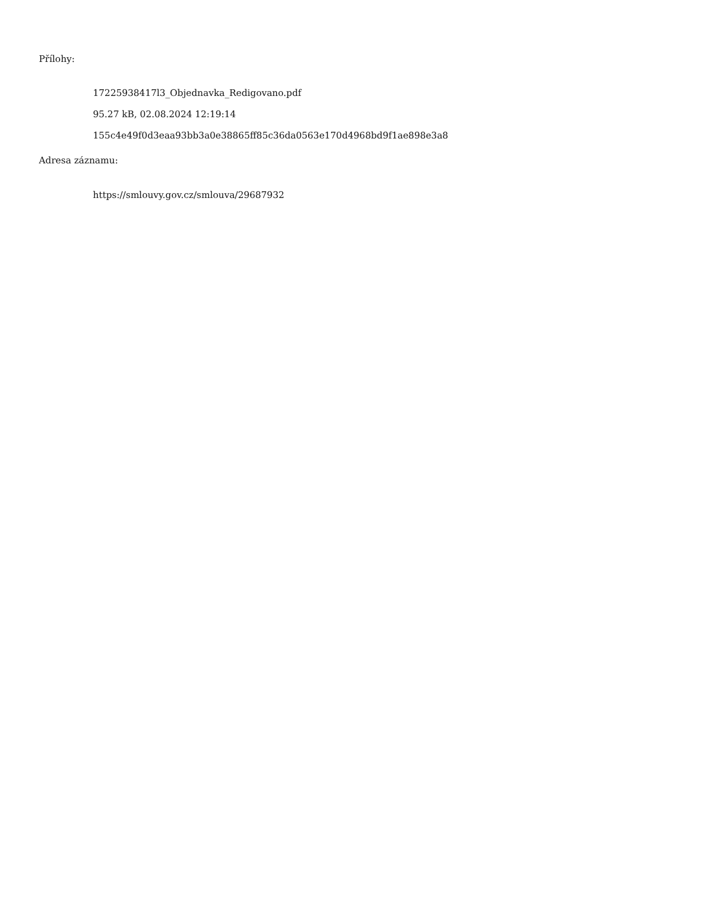Přílohy:
17225938417l3_Objednavka_Redigovano.pdf
95.27 kB, 02.08.2024 12:19:14
155c4e49f0d3eaa93bb3a0e38865ff85c36da0563e170d4968bd9f1ae898e3a8
Adresa záznamu:
https://smlouvy.gov.cz/smlouva/29687932